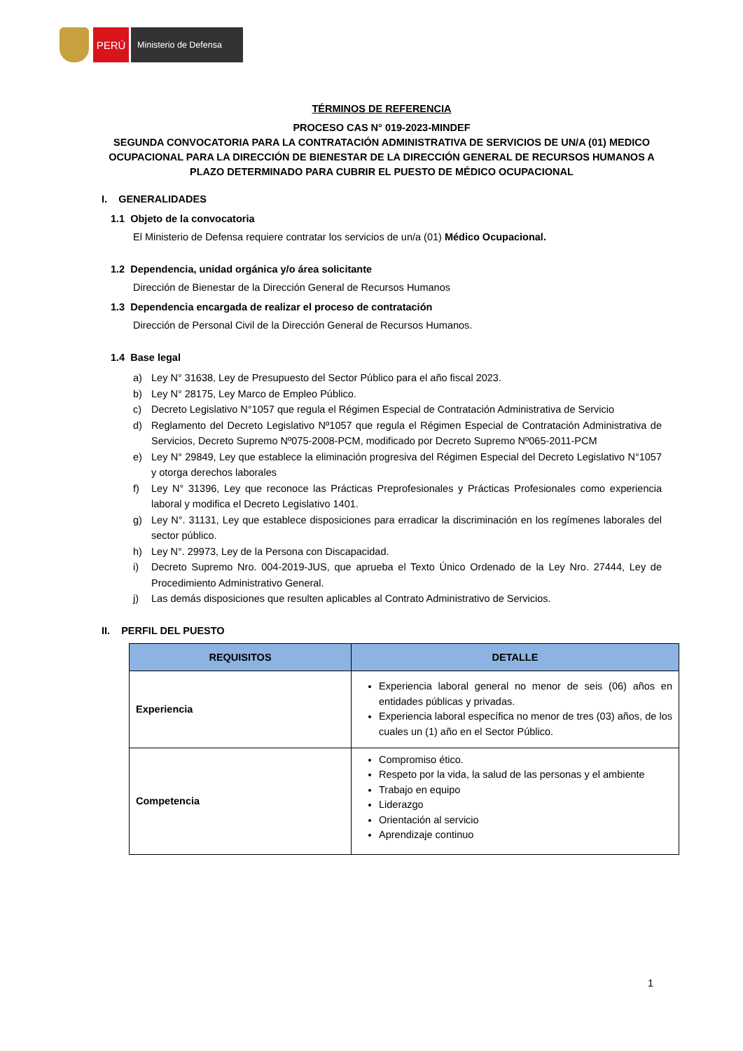PERÚ
Ministerio de Defensa
TÉRMINOS DE REFERENCIA
PROCESO CAS N° 019-2023-MINDEF
SEGUNDA CONVOCATORIA PARA LA CONTRATACIÓN ADMINISTRATIVA DE SERVICIOS DE UN/A (01) MEDICO OCUPACIONAL PARA LA DIRECCIÓN DE BIENESTAR DE LA DIRECCIÓN GENERAL DE RECURSOS HUMANOS A PLAZO DETERMINADO PARA CUBRIR EL PUESTO DE MÉDICO OCUPACIONAL
I. GENERALIDADES
1.1 Objeto de la convocatoria
El Ministerio de Defensa requiere contratar los servicios de un/a (01) Médico Ocupacional.
1.2 Dependencia, unidad orgánica y/o área solicitante
Dirección de Bienestar de la Dirección General de Recursos Humanos
1.3 Dependencia encargada de realizar el proceso de contratación
Dirección de Personal Civil de la Dirección General de Recursos Humanos.
1.4 Base legal
a) Ley N° 31638, Ley de Presupuesto del Sector Público para el año fiscal 2023.
b) Ley N° 28175, Ley Marco de Empleo Público.
c) Decreto Legislativo N°1057 que regula el Régimen Especial de Contratación Administrativa de Servicio
d) Reglamento del Decreto Legislativo Nº1057 que regula el Régimen Especial de Contratación Administrativa de Servicios, Decreto Supremo Nº075-2008-PCM, modificado por Decreto Supremo Nº065-2011-PCM
e) Ley N° 29849, Ley que establece la eliminación progresiva del Régimen Especial del Decreto Legislativo N°1057 y otorga derechos laborales
f) Ley N° 31396, Ley que reconoce las Prácticas Preprofesionales y Prácticas Profesionales como experiencia laboral y modifica el Decreto Legislativo 1401.
g) Ley N°. 31131, Ley que establece disposiciones para erradicar la discriminación en los regímenes laborales del sector público.
h) Ley N°. 29973, Ley de la Persona con Discapacidad.
i) Decreto Supremo Nro. 004-2019-JUS, que aprueba el Texto Único Ordenado de la Ley Nro. 27444, Ley de Procedimiento Administrativo General.
j) Las demás disposiciones que resulten aplicables al Contrato Administrativo de Servicios.
II. PERFIL DEL PUESTO
| REQUISITOS | DETALLE |
| --- | --- |
| Experiencia | Experiencia laboral general no menor de seis (06) años en entidades públicas y privadas. Experiencia laboral específica no menor de tres (03) años, de los cuales un (1) año en el Sector Público. |
| Competencia | Compromiso ético. Respeto por la vida, la salud de las personas y el ambiente Trabajo en equipo Liderazgo Orientación al servicio Aprendizaje continuo |
1